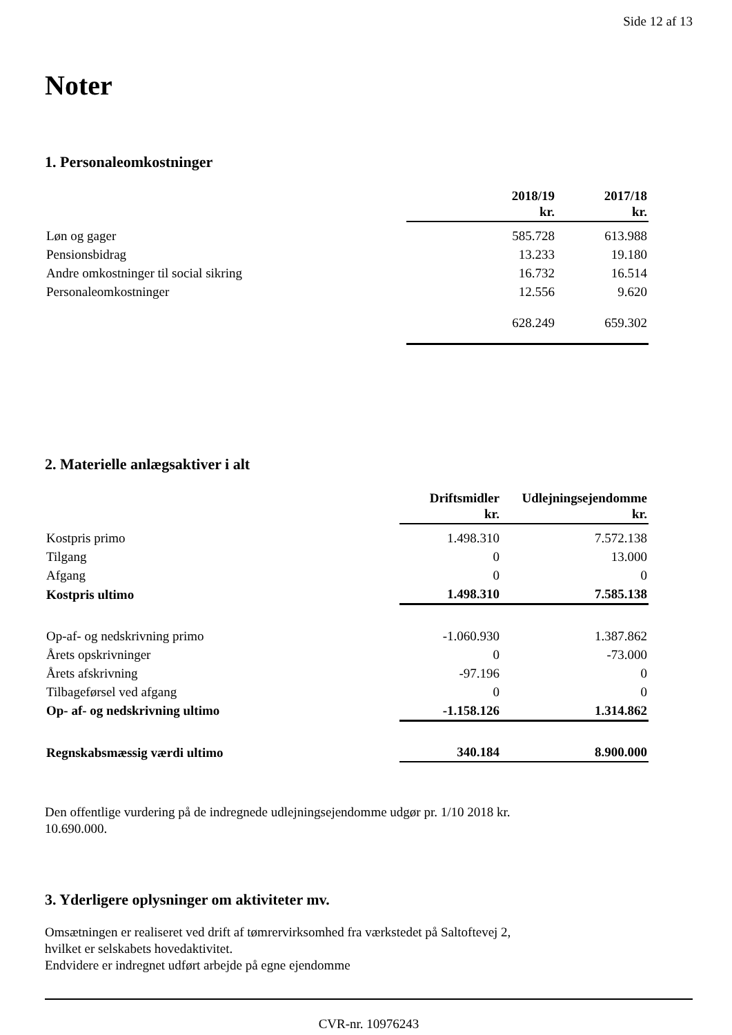Side 12 af 13
Noter
1. Personaleomkostninger
| | 2018/19 kr. | 2017/18 kr. |
| Løn og gager | 585.728 | 613.988 |
| Pensionsbidrag | 13.233 | 19.180 |
| Andre omkostninger til social sikring | 16.732 | 16.514 |
| Personaleomkostninger | 12.556 | 9.620 |
| | 628.249 | 659.302 |
2. Materielle anlægsaktiver i alt
| | Driftsmidler kr. | Udlejningsejendomme kr. |
| Kostpris primo | 1.498.310 | 7.572.138 |
| Tilgang | 0 | 13.000 |
| Afgang | 0 | 0 |
| Kostpris ultimo | 1.498.310 | 7.585.138 |
| Op-af- og nedskrivning primo | -1.060.930 | 1.387.862 |
| Årets opskrivninger | 0 | -73.000 |
| Årets afskrivning | -97.196 | 0 |
| Tilbageførsel ved afgang | 0 | 0 |
| Op- af- og nedskrivning ultimo | -1.158.126 | 1.314.862 |
| Regnskabsmæssig værdi ultimo | 340.184 | 8.900.000 |
Den offentlige vurdering på de indregnede udlejningsejendomme udgør pr. 1/10 2018 kr.
10.690.000.
3. Yderligere oplysninger om aktiviteter mv.
Omsætningen er realiseret ved drift af tømrervirksomhed fra værkstedet på Saltoftevej 2,
hvilket er selskabets hovedaktivitet.
Endvidere er indregnet udført arbejde på egne ejendomme
CVR-nr. 10976243